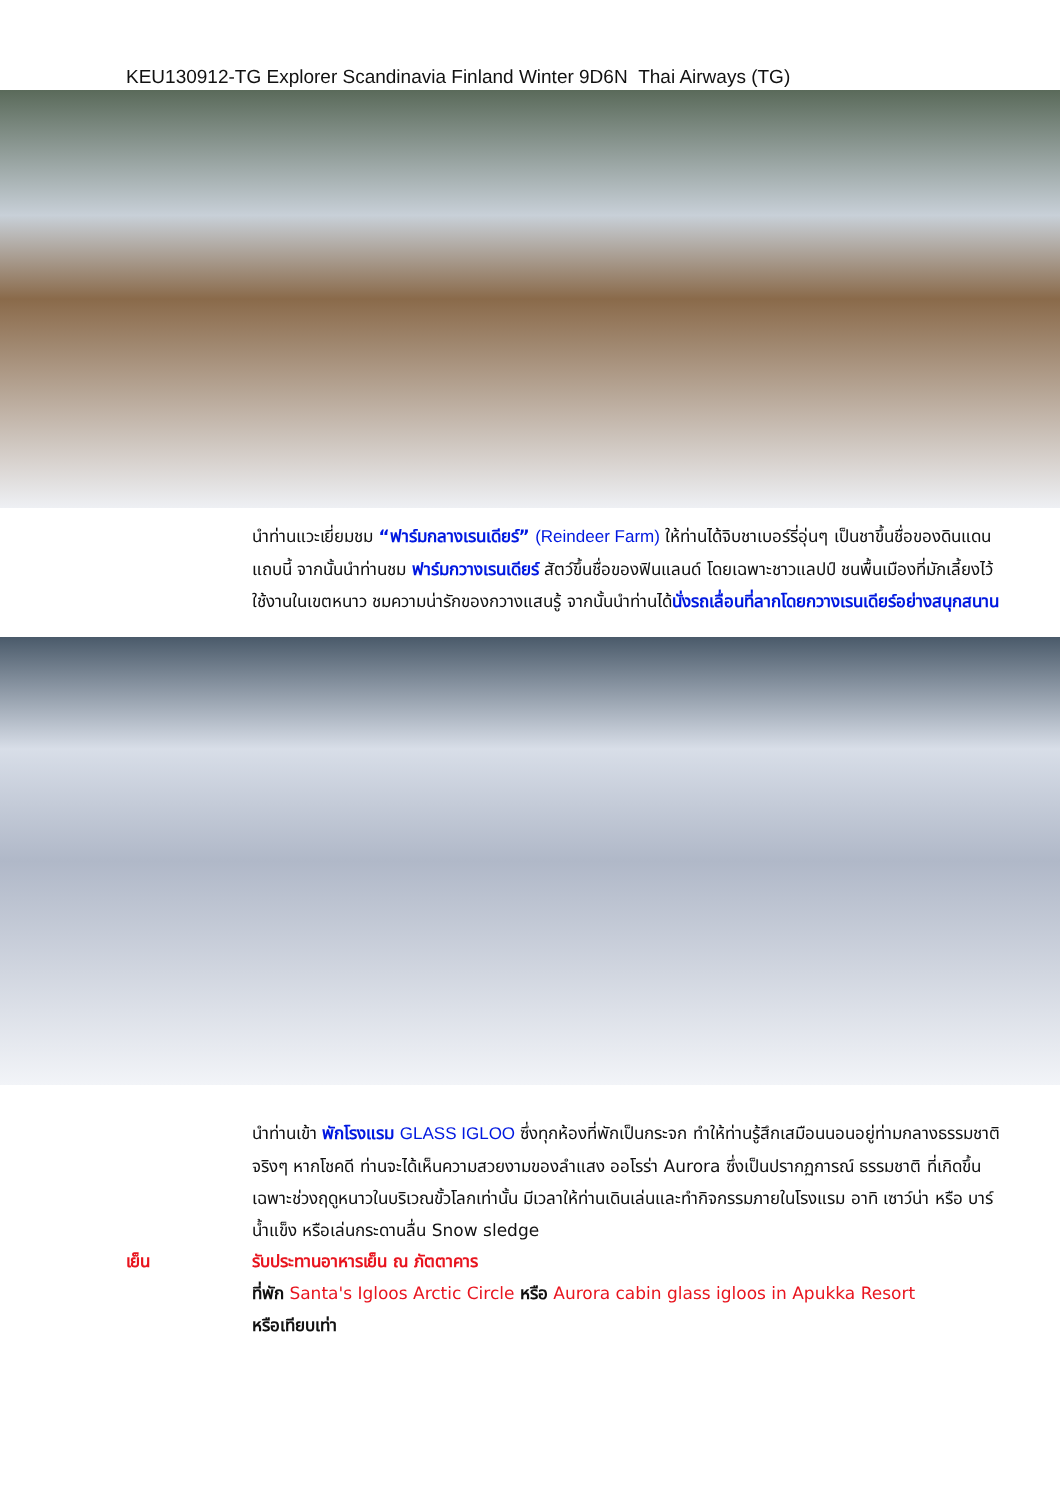KEU130912-TG Explorer Scandinavia Finland Winter 9D6N Thai Airways (TG)
นำท่านแวะเยี่ยมชม “ฟาร์มกลางเรนเดียร์” (Reindeer Farm) ให้ท่านได้จิบชาเบอร์รี่อุ่นๆ เป็นชาขึ้นชื่อของดินแดนแถบนี้ จากนั้นนำท่านชม ฟาร์มกวางเรนเดียร์ สัตว์ขึ้นชื่อของฟินแลนด์ โดยเฉพาะชาวแลปป์ ชนพื้นเมืองที่มักเลี้ยงไว้ใช้งานในเขตหนาว ชมความน่ารักของกวางแสนรู้ จากนั้นนำท่านได้นั่งรถเลื่อนที่ลากโดยกวางเรนเดียร์อย่างสนุกสนาน
นำท่านเข้า พักโรงแรม GLASS IGLOO ซึ่งทุกห้องที่พักเป็นกระจก ทำให้ท่านรู้สึกเสมือนนอนอยู่ท่ามกลางธรรมชาติจริงๆ หากโชคดี ท่านจะได้เห็นความสวยงามของลำแสง ออโรร่า Aurora ซึ่งเป็นปรากฏการณ์ ธรรมชาติ ที่เกิดขึ้นเฉพาะช่วงฤดูหนาวในบริเวณขั้วโลกเท่านั้น มีเวลาให้ท่านเดินเล่นและทำกิจกรรมภายในโรงแรม อาทิ เซาว์น่า หรือ บาร์น้ำแข็ง หรือเล่นกระดานลื่น Snow sledge
เย็น รับประทานอาหารเย็น ณ ภัตตาคาร
ที่พัก Santa's Igloos Arctic Circle หรือ Aurora cabin glass igloos in Apukka Resort
หรือเทียบเท่า